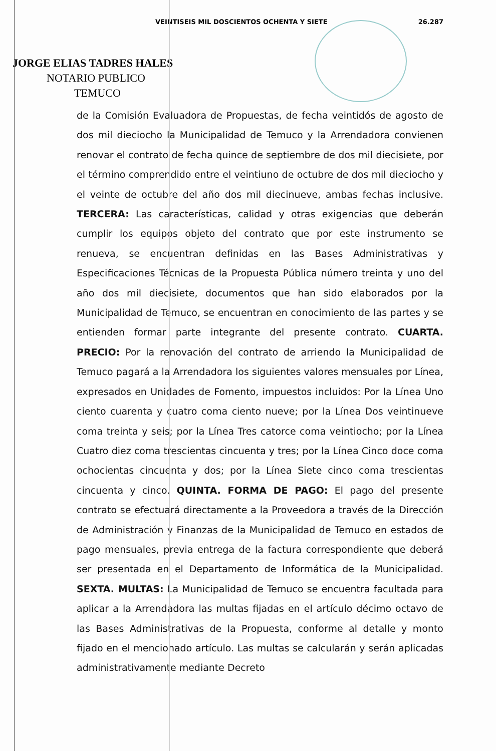VEINTISEIS MIL DOSCIENTOS OCHENTA Y SIETE 26.287
JORGE ELIAS TADRES HALES
NOTARIO PUBLICO
TEMUCO
de la Comisión Evaluadora de Propuestas, de fecha veintidós de agosto de dos mil dieciocho la Municipalidad de Temuco y la Arrendadora convienen renovar el contrato de fecha quince de septiembre de dos mil diecisiete, por el término comprendido entre el veintiuno de octubre de dos mil dieciocho y el veinte de octubre del año dos mil diecinueve, ambas fechas inclusive. TERCERA: Las características, calidad y otras exigencias que deberán cumplir los equipos objeto del contrato que por este instrumento se renueva, se encuentran definidas en las Bases Administrativas y Especificaciones Técnicas de la Propuesta Pública número treinta y uno del año dos mil diecisiete, documentos que han sido elaborados por la Municipalidad de Temuco, se encuentran en conocimiento de las partes y se entienden formar parte integrante del presente contrato. CUARTA. PRECIO: Por la renovación del contrato de arriendo la Municipalidad de Temuco pagará a la Arrendadora los siguientes valores mensuales por Línea, expresados en Unidades de Fomento, impuestos incluidos: Por la Línea Uno ciento cuarenta y cuatro coma ciento nueve; por la Línea Dos veintinueve coma treinta y seis; por la Línea Tres catorce coma veintiocho; por la Línea Cuatro diez coma trescientas cincuenta y tres; por la Línea Cinco doce coma ochocientas cincuenta y dos; por la Línea Siete cinco coma trescientas cincuenta y cinco. QUINTA. FORMA DE PAGO: El pago del presente contrato se efectuará directamente a la Proveedora a través de la Dirección de Administración y Finanzas de la Municipalidad de Temuco en estados de pago mensuales, previa entrega de la factura correspondiente que deberá ser presentada en el Departamento de Informática de la Municipalidad. SEXTA. MULTAS: La Municipalidad de Temuco se encuentra facultada para aplicar a la Arrendadora las multas fijadas en el artículo décimo octavo de las Bases Administrativas de la Propuesta, conforme al detalle y monto fijado en el mencionado artículo. Las multas se calcularán y serán aplicadas administrativamente mediante Decreto